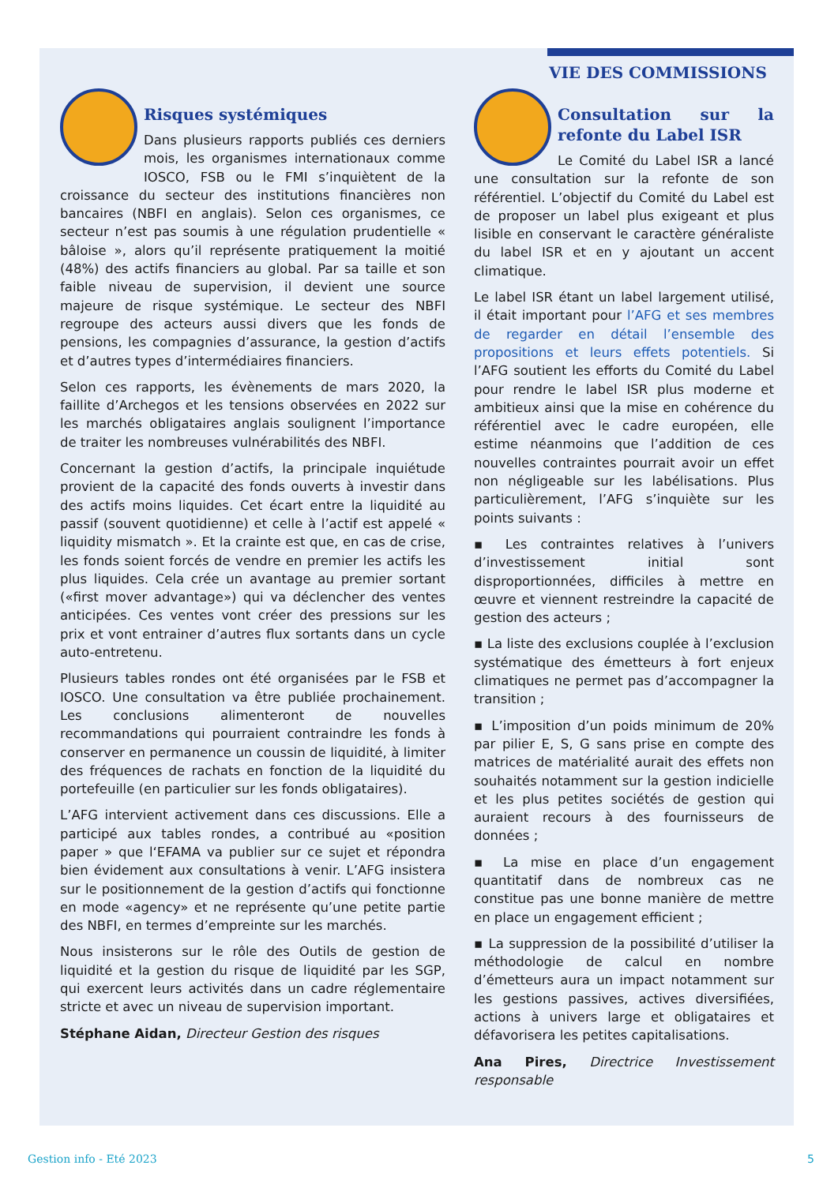VIE DES COMMISSIONS
Risques systémiques
Dans plusieurs rapports publiés ces derniers mois, les organismes internationaux comme IOSCO, FSB ou le FMI s’inquiètent de la croissance du secteur des institutions financières non bancaires (NBFI en anglais). Selon ces organismes, ce secteur n’est pas soumis à une régulation prudentielle « bâloise », alors qu’il représente pratiquement la moitié (48%) des actifs financiers au global. Par sa taille et son faible niveau de supervision, il devient une source majeure de risque systémique. Le secteur des NBFI regroupe des acteurs aussi divers que les fonds de pensions, les compagnies d’assurance, la gestion d’actifs et d’autres types d’intermédiaires financiers.
Selon ces rapports, les évènements de mars 2020, la faillite d’Archegos et les tensions observées en 2022 sur les marchés obligataires anglais soulignent l’importance de traiter les nombreuses vulnérabilités des NBFI.
Concernant la gestion d’actifs, la principale inquiétude provient de la capacité des fonds ouverts à investir dans des actifs moins liquides. Cet écart entre la liquidité au passif (souvent quotidienne) et celle à l’actif est appelé « liquidity mismatch ». Et la crainte est que, en cas de crise, les fonds soient forcés de vendre en premier les actifs les plus liquides. Cela crée un avantage au premier sortant («first mover advantage») qui va déclencher des ventes anticipées. Ces ventes vont créer des pressions sur les prix et vont entrainer d’autres flux sortants dans un cycle auto-entretenu.
Plusieurs tables rondes ont été organisées par le FSB et IOSCO. Une consultation va être publiée prochainement. Les conclusions alimenteront de nouvelles recommandations qui pourraient contraindre les fonds à conserver en permanence un coussin de liquidité, à limiter des fréquences de rachats en fonction de la liquidité du portefeuille (en particulier sur les fonds obligataires).
L’AFG intervient activement dans ces discussions. Elle a participé aux tables rondes, a contribué au «position paper » que l‘EFAMA va publier sur ce sujet et répondra bien évidement aux consultations à venir. L’AFG insistera sur le positionnement de la gestion d’actifs qui fonctionne en mode «agency» et ne représente qu’une petite partie des NBFI, en termes d’empreinte sur les marchés.
Nous insisterons sur le rôle des Outils de gestion de liquidité et la gestion du risque de liquidité par les SGP, qui exercent leurs activités dans un cadre réglementaire stricte et avec un niveau de supervision important.
Stéphane Aidan, Directeur Gestion des risques
Consultation sur la refonte du Label ISR
Le Comité du Label ISR a lancé une consultation sur la refonte de son référentiel. L’objectif du Comité du Label est de proposer un label plus exigeant et plus lisible en conservant le caractère généraliste du label ISR et en y ajoutant un accent climatique.
Le label ISR étant un label largement utilisé, il était important pour l’AFG et ses membres de regarder en détail l’ensemble des propositions et leurs effets potentiels. Si l’AFG soutient les efforts du Comité du Label pour rendre le label ISR plus moderne et ambitieux ainsi que la mise en cohérence du référentiel avec le cadre européen, elle estime néanmoins que l’addition de ces nouvelles contraintes pourrait avoir un effet non négligeable sur les labélisations. Plus particulièrement, l’AFG s’inquiète sur les points suivants :
▪ Les contraintes relatives à l’univers d’investissement initial sont disproportionnées, difficiles à mettre en œuvre et viennent restreindre la capacité de gestion des acteurs ;
▪ La liste des exclusions couplée à l’exclusion systématique des émetteurs à fort enjeux climatiques ne permet pas d’accompagner la transition ;
▪ L’imposition d’un poids minimum de 20% par pilier E, S, G sans prise en compte des matrices de matérialité aurait des effets non souhaités notamment sur la gestion indicielle et les plus petites sociétés de gestion qui auraient recours à des fournisseurs de données ;
▪ La mise en place d’un engagement quantitatif dans de nombreux cas ne constitue pas une bonne manière de mettre en place un engagement efficient ;
▪ La suppression de la possibilité d’utiliser la méthodologie de calcul en nombre d’émetteurs aura un impact notamment sur les gestions passives, actives diversifiées, actions à univers large et obligataires et défavorisera les petites capitalisations.
Ana Pires, Directrice Investissement responsable
Gestion info - Eté 2023 5